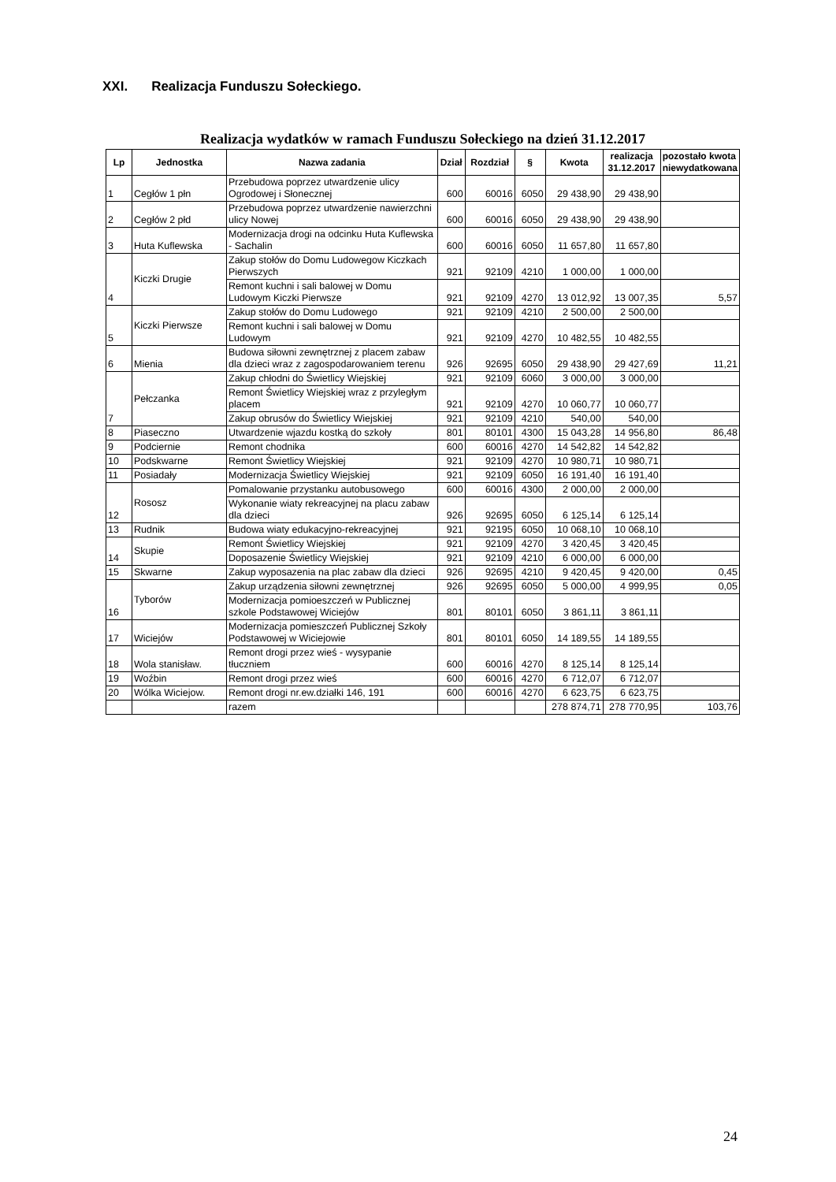XXI. Realizacja Funduszu Sołeckiego.
Realizacja wydatków w ramach Funduszu Sołeckiego na dzień 31.12.2017
| Lp | Jednostka | Nazwa zadania | Dział | Rozdział | § | Kwota | realizacja 31.12.2017 | pozostało kwota niewydatkowana |
| --- | --- | --- | --- | --- | --- | --- | --- | --- |
| 1 | Cegłów 1 płn | Przebudowa poprzez utwardzenie ulicy Ogrodowej i Słonecznej | 600 | 60016 | 6050 | 29 438,90 | 29 438,90 | |
| 2 | Cegłów 2 płd | Przebudowa poprzez utwardzenie nawierzchni ulicy Nowej | 600 | 60016 | 6050 | 29 438,90 | 29 438,90 | |
| 3 | Huta Kuflewska | Modernizacja drogi na odcinku Huta Kuflewska - Sachalin | 600 | 60016 | 6050 | 11 657,80 | 11 657,80 | |
| 4 | Kiczki Drugie | Zakup stołów do Domu Ludowegow Kiczkach Pierwszych | 921 | 92109 | 4210 | 1 000,00 | 1 000,00 | |
| | | Remont kuchni i sali balowej w Domu Ludowym Kiczki Pierwsze | 921 | 92109 | 4270 | 13 012,92 | 13 007,35 | 5,57 |
| 5 | Kiczki Pierwsze | Zakup stołów do Domu Ludowego | 921 | 92109 | 4210 | 2 500,00 | 2 500,00 | |
| | | Remont kuchni i sali balowej w Domu Ludowym | 921 | 92109 | 4270 | 10 482,55 | 10 482,55 | |
| 6 | Mienia | Budowa siłowni zewnętrznej z placem zabaw dla dzieci wraz z zagospodarowaniem terenu | 926 | 92695 | 6050 | 29 438,90 | 29 427,69 | 11,21 |
| 7 | Pełczanka | Zakup chłodni do Świetlicy Wiejskiej | 921 | 92109 | 6060 | 3 000,00 | 3 000,00 | |
| | | Remont Świetlicy Wiejskiej wraz z przyległym placem | 921 | 92109 | 4270 | 10 060,77 | 10 060,77 | |
| | | Zakup obrusów do Świetlicy Wiejskiej | 921 | 92109 | 4210 | 540,00 | 540,00 | |
| 8 | Piaseczno | Utwardzenie wjazdu kostką do szkoły | 801 | 80101 | 4300 | 15 043,28 | 14 956,80 | 86,48 |
| 9 | Podciernie | Remont chodnika | 600 | 60016 | 4270 | 14 542,82 | 14 542,82 | |
| 10 | Podskwarne | Remont Świetlicy Wiejskiej | 921 | 92109 | 4270 | 10 980,71 | 10 980,71 | |
| 11 | Posiadały | Modernizacja Świetlicy Wiejskiej | 921 | 92109 | 6050 | 16 191,40 | 16 191,40 | |
| 12 | Rososz | Pomalowanie przystanku autobusowego | 600 | 60016 | 4300 | 2 000,00 | 2 000,00 | |
| | | Wykonanie wiaty rekreacyjnej na placu zabaw dla dzieci | 926 | 92695 | 6050 | 6 125,14 | 6 125,14 | |
| 13 | Rudnik | Budowa wiaty edukacyjno-rekreacyjnej | 921 | 92195 | 6050 | 10 068,10 | 10 068,10 | |
| 14 | Skupie | Remont Świetlicy Wiejskiej | 921 | 92109 | 4270 | 3 420,45 | 3 420,45 | |
| | | Doposazenie Świetlicy Wiejskiej | 921 | 92109 | 4210 | 6 000,00 | 6 000,00 | |
| 15 | Skwarne | Zakup wyposazenia na plac zabaw dla dzieci | 926 | 92695 | 4210 | 9 420,45 | 9 420,00 | 0,45 |
| 16 | Tyborów | Zakup urządzenia siłowni zewnętrznej | 926 | 92695 | 6050 | 5 000,00 | 4 999,95 | 0,05 |
| | | Modernizacja pomioeszczeń w Publicznej szkole Podstawowej Wiciejów | 801 | 80101 | 6050 | 3 861,11 | 3 861,11 | |
| 17 | Wiciejów | Modernizacja pomieszczeń Publicznej Szkoły Podstawowej w Wiciejowie | 801 | 80101 | 6050 | 14 189,55 | 14 189,55 | |
| 18 | Wola stanisław. | Remont drogi przez wieś - wysypanie tłuczniem | 600 | 60016 | 4270 | 8 125,14 | 8 125,14 | |
| 19 | Woźbin | Remont drogi przez wieś | 600 | 60016 | 4270 | 6 712,07 | 6 712,07 | |
| 20 | Wólka Wiciejow. | Remont drogi nr.ew.działki 146, 191 | 600 | 60016 | 4270 | 6 623,75 | 6 623,75 | |
| | | razem | | | | 278 874,71 | 278 770,95 | 103,76 |
24